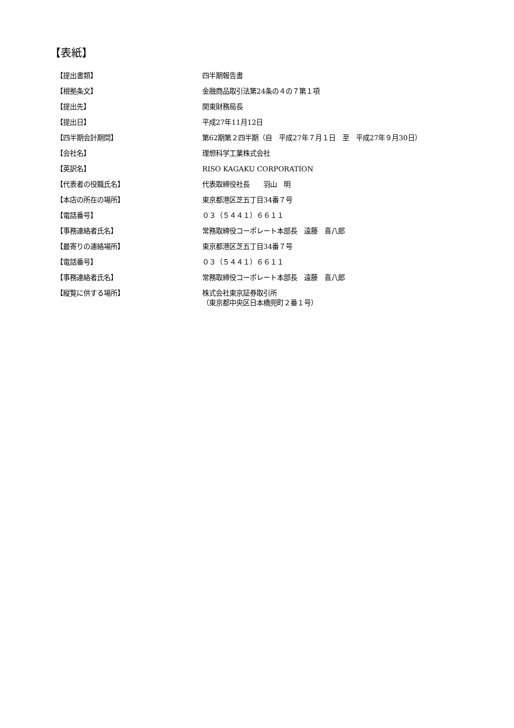【表紙】
【提出書類】 四半期報告書
【根拠条文】 金融商品取引法第24条の４の７第１項
【提出先】 関東財務局長
【提出日】 平成27年11月12日
【四半期会計期間】 第62期第２四半期（自　平成27年７月１日　至　平成27年９月30日）
【会社名】 理想科学工業株式会社
【英訳名】 RISO KAGAKU CORPORATION
【代表者の役職氏名】 代表取締役社長　　羽山　明
【本店の所在の場所】 東京都港区芝五丁目34番７号
【電話番号】 ０３（５４４１）６６１１
【事務連絡者氏名】 常務取締役コーポレート本部長　遠藤　喜八郎
【最寄りの連絡場所】 東京都港区芝五丁目34番７号
【電話番号】 ０３（５４４１）６６１１
【事務連絡者氏名】 常務取締役コーポレート本部長　遠藤　喜八郎
【縦覧に供する場所】 株式会社東京証券取引所
（東京都中央区日本橋兜町２番１号）